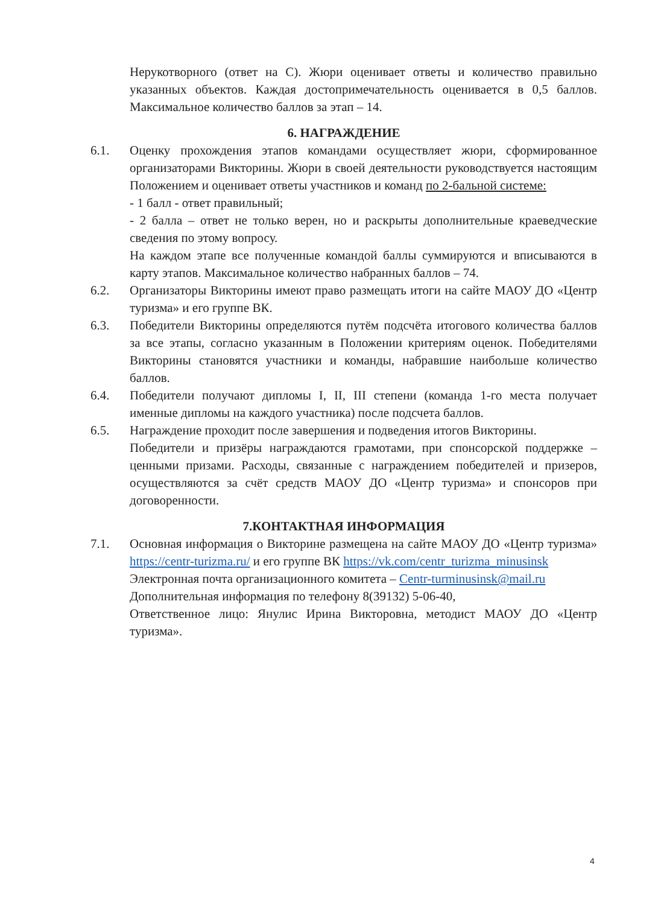Нерукотворного (ответ на С). Жюри оценивает ответы и количество правильно указанных объектов. Каждая достопримечательность оценивается в 0,5 баллов. Максимальное количество баллов за этап – 14.
6. НАГРАЖДЕНИЕ
6.1. Оценку прохождения этапов командами осуществляет жюри, сформированное организаторами Викторины. Жюри в своей деятельности руководствуется настоящим Положением и оценивает ответы участников и команд по 2-бальной системе:
- 1 балл - ответ правильный;
- 2 балла – ответ не только верен, но и раскрыты дополнительные краеведческие сведения по этому вопросу.
На каждом этапе все полученные командой баллы суммируются и вписываются в карту этапов. Максимальное количество набранных баллов – 74.
6.2. Организаторы Викторины имеют право размещать итоги на сайте МАОУ ДО «Центр туризма» и его группе ВК.
6.3. Победители Викторины определяются путём подсчёта итогового количества баллов за все этапы, согласно указанным в Положении критериям оценок. Победителями Викторины становятся участники и команды, набравшие наибольше количество баллов.
6.4. Победители получают дипломы I, II, III степени (команда 1-го места получает именные дипломы на каждого участника) после подсчета баллов.
6.5. Награждение проходит после завершения и подведения итогов Викторины.
Победители и призёры награждаются грамотами, при спонсорской поддержке – ценными призами. Расходы, связанные с награждением победителей и призеров, осуществляются за счёт средств МАОУ ДО «Центр туризма» и спонсоров при договоренности.
7.КОНТАКТНАЯ ИНФОРМАЦИЯ
7.1. Основная информация о Викторине размещена на сайте МАОУ ДО «Центр туризма» https://centr-turizma.ru/ и его группе ВК https://vk.com/centr_turizma_minusinsk
Электронная почта организационного комитета – Centr-turminusinsk@mail.ru
Дополнительная информация по телефону 8(39132) 5-06-40,
Ответственное лицо: Янулис Ирина Викторовна, методист МАОУ ДО «Центр туризма».
4